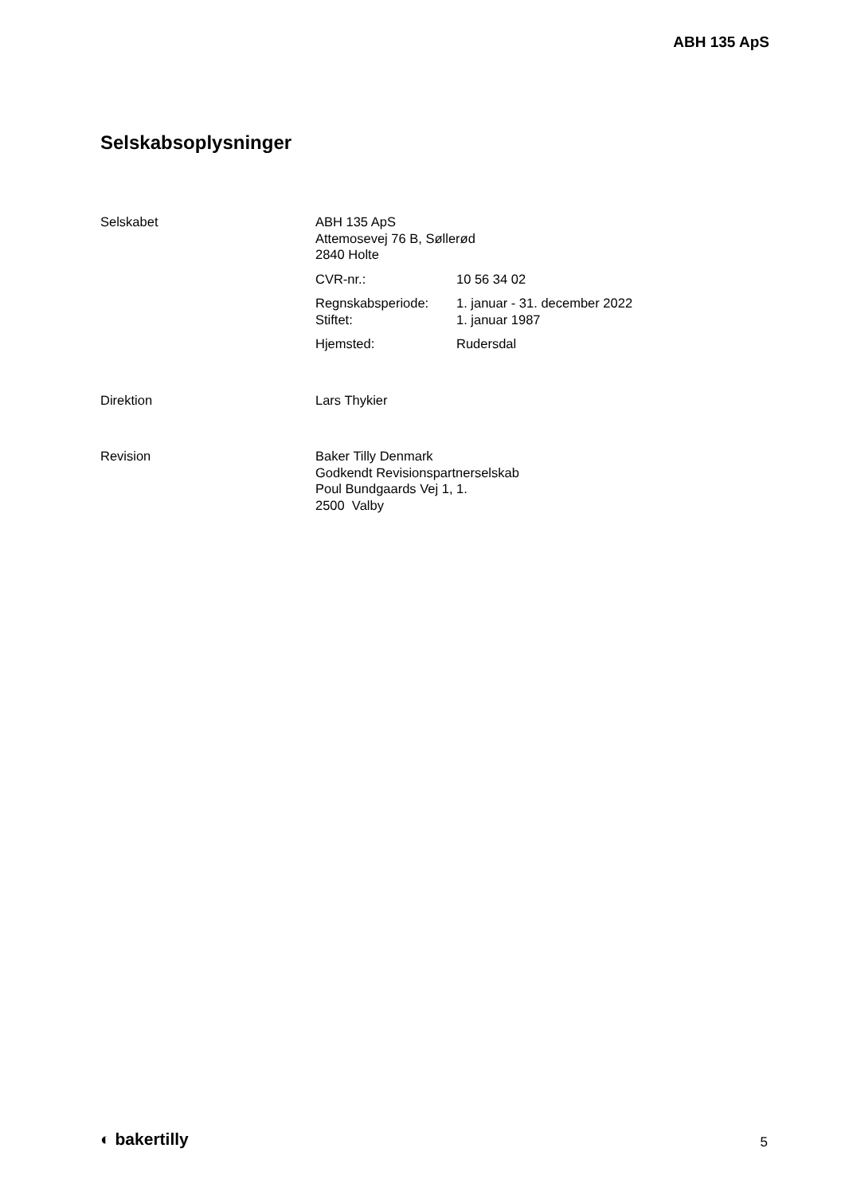ABH 135 ApS
Selskabsoplysninger
Selskabet ABH 135 ApS
Attemosevej 76 B, Søllerød
2840 Holte
| CVR-nr.: | 10 56 34 02 |
| Regnskabsperiode: | 1. januar - 31. december 2022 |
| Stiftet: | 1. januar 1987 |
| Hjemsted: | Rudersdal |
Direktion Lars Thykier
Revision Baker Tilly Denmark
Godkendt Revisionspartnerselskab
Poul Bundgaards Vej 1, 1.
2500 Valby
◐ bakertilly 5